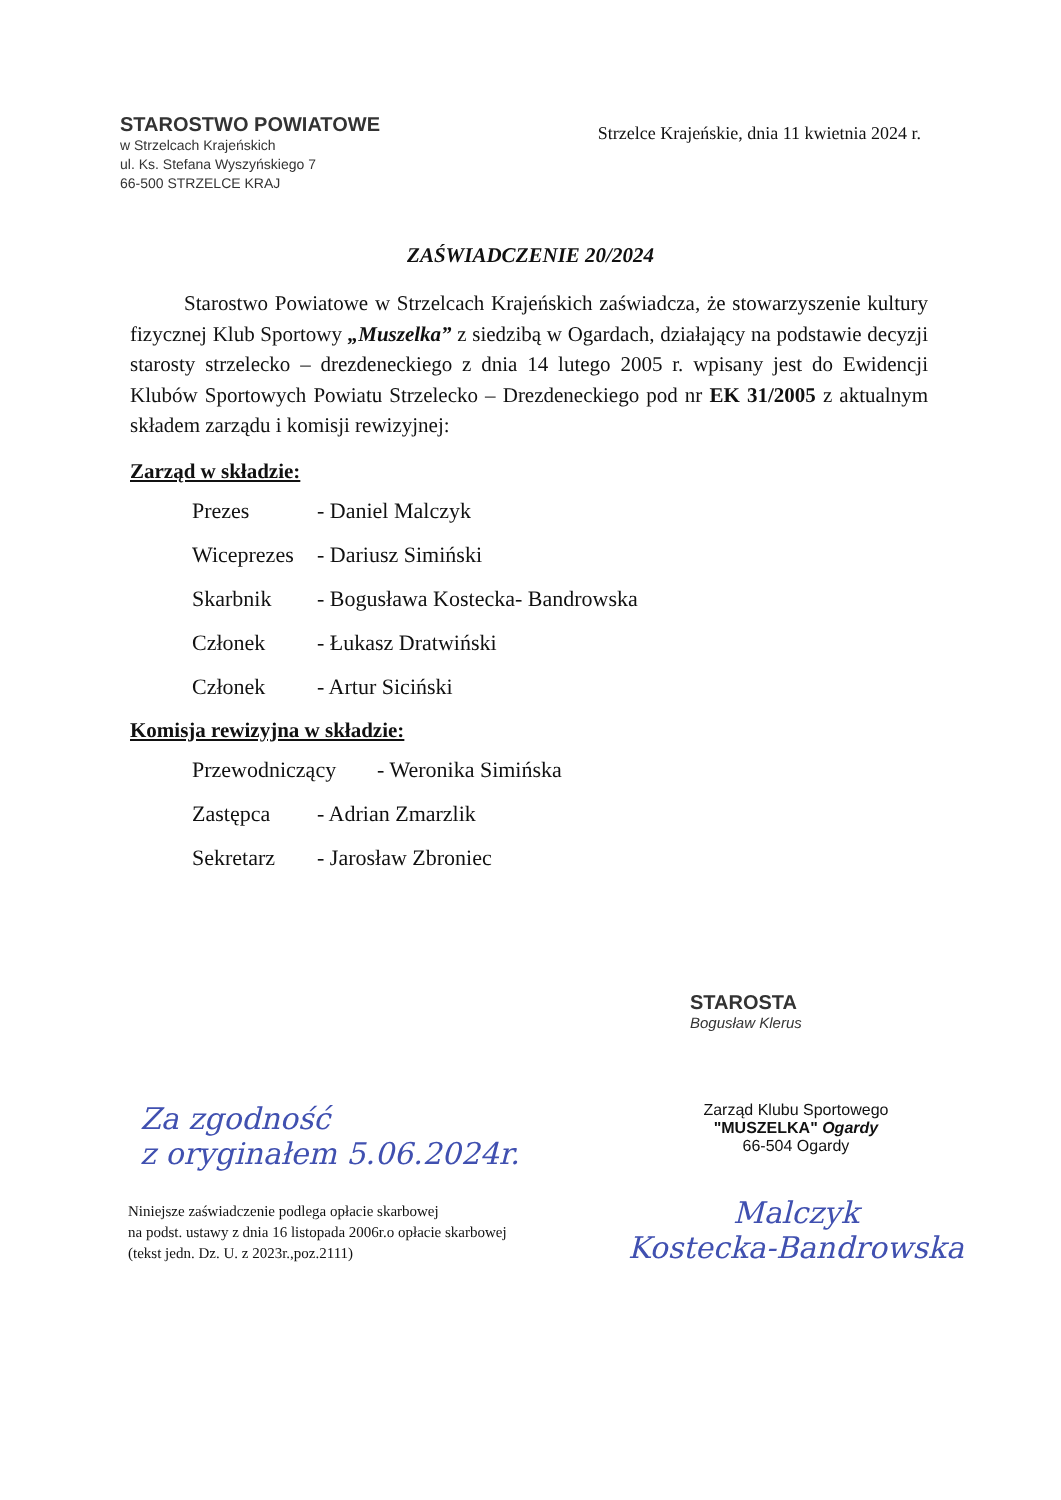STAROSTWO POWIATOWE
w Strzelcach Krajeńskich
ul. Ks. Stefana Wyszyńskiego 7
66-500 STRZELCE KRAJ
Strzelce Krajeńskie, dnia 11 kwietnia 2024 r.
ZAŚWIADCZENIE 20/2024
Starostwo Powiatowe w Strzelcach Krajeńskich zaświadcza, że stowarzyszenie kultury fizycznej Klub Sportowy „Muszelka” z siedzibą w Ogardach, działający na podstawie decyzji starosty strzelecko – drezdeneckiego z dnia 14 lutego 2005 r. wpisany jest do Ewidencji Klubów Sportowych Powiatu Strzelecko – Drezdeneckiego pod nr EK 31/2005 z aktualnym składem zarządu i komisji rewizyjnej:
Zarząd w składzie:
Prezes - Daniel Malczyk
Wiceprezes - Dariusz Simiński
Skarbnik - Bogusława Kostecka- Bandrowska
Członek - Łukasz Dratwiński
Członek - Artur Siciński
Komisja rewizyjna w składzie:
Przewodniczący - Weronika Simińska
Zastępca - Adrian Zmarzlik
Sekretarz - Jarosław Zbroniec
STAROSTA
Bogusław Klerus
Za zgodność
z oryginałem 5.06.2024r.
Niniejsze zaświadczenie podlega opłacie skarbowej
na podst. ustawy z dnia 16 listopada 2006r.o opłacie skarbowej
(tekst jedn. Dz. U. z 2023r.,poz.2111)
Zarząd Klubu Sportowego
"MUSZELKA" Ogardy
66-504 Ogardy
Malczyk
Kostecka-Bandrowska